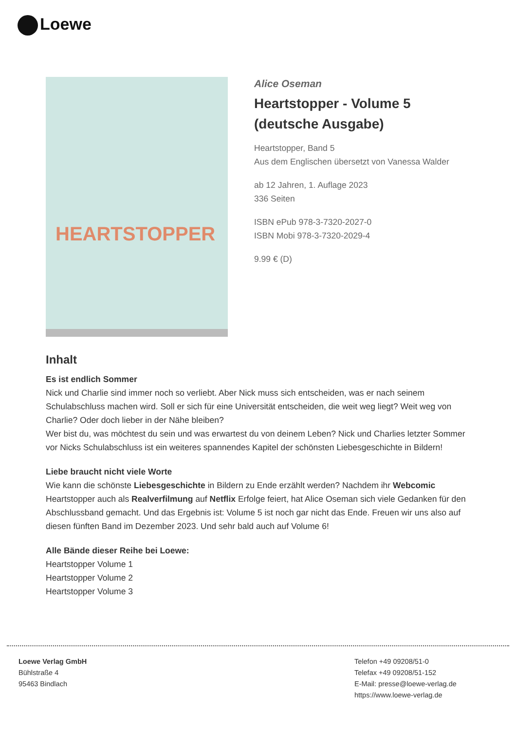Loewe
HEARTSTOPPER
Alice Oseman
Heartstopper - Volume 5 (deutsche Ausgabe)
Heartstopper, Band 5
Aus dem Englischen übersetzt von Vanessa Walder
ab 12 Jahren, 1. Auflage 2023
336 Seiten
ISBN ePub 978-3-7320-2027-0
ISBN Mobi 978-3-7320-2029-4
9.99 € (D)
Inhalt
Es ist endlich Sommer
Nick und Charlie sind immer noch so verliebt. Aber Nick muss sich entscheiden, was er nach seinem Schulabschluss machen wird. Soll er sich für eine Universität entscheiden, die weit weg liegt? Weit weg von Charlie? Oder doch lieber in der Nähe bleiben?
Wer bist du, was möchtest du sein und was erwartest du von deinem Leben? Nick und Charlies letzter Sommer vor Nicks Schulabschluss ist ein weiteres spannendes Kapitel der schönsten Liebesgeschichte in Bildern!
Liebe braucht nicht viele Worte
Wie kann die schönste Liebesgeschichte in Bildern zu Ende erzählt werden? Nachdem ihr Webcomic Heartstopper auch als Realverfilmung auf Netflix Erfolge feiert, hat Alice Oseman sich viele Gedanken für den Abschlussband gemacht. Und das Ergebnis ist: Volume 5 ist noch gar nicht das Ende. Freuen wir uns also auf diesen fünften Band im Dezember 2023. Und sehr bald auch auf Volume 6!
Alle Bände dieser Reihe bei Loewe:
Heartstopper Volume 1
Heartstopper Volume 2
Heartstopper Volume 3
Loewe Verlag GmbH
Bühlstraße 4
95463 Bindlach
Telefon +49 09208/51-0
Telefax +49 09208/51-152
E-Mail: presse@loewe-verlag.de
https://www.loewe-verlag.de